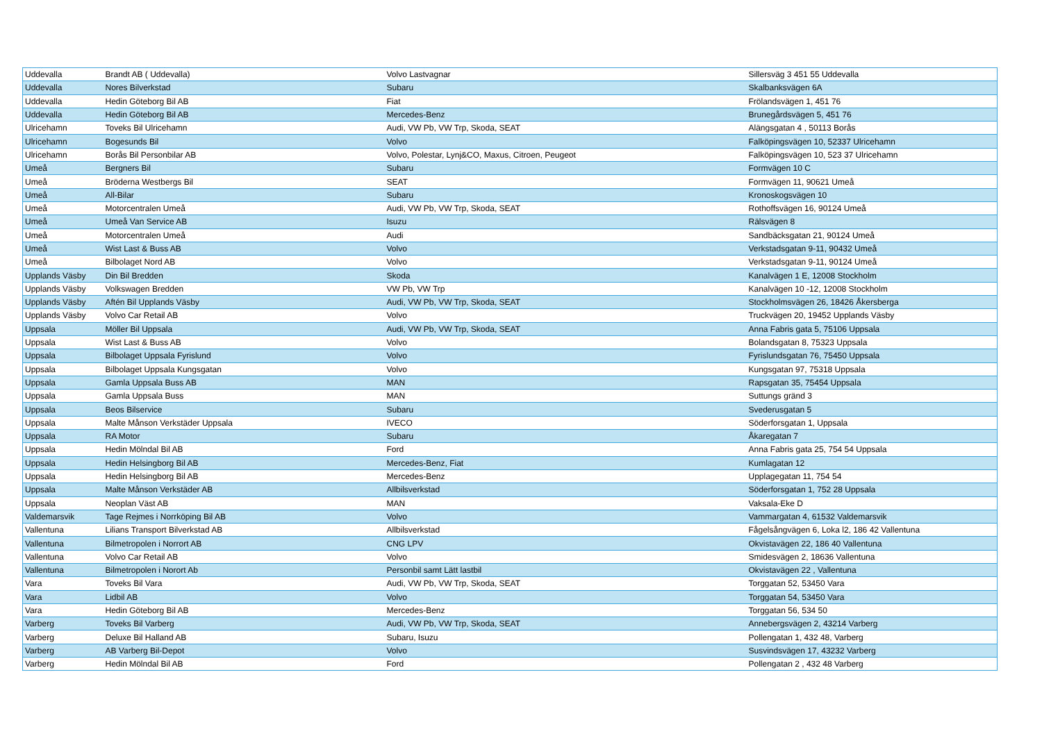| Uddevalla | Brandt AB ( Uddevalla) | Volvo Lastvagnar | Sillersväg 3 451 55 Uddevalla |
| Uddevalla | Nores Bilverkstad | Subaru | Skalbanksvägen 6A |
| Uddevalla | Hedin Göteborg Bil AB | Fiat | Frölandsvägen 1, 451 76 |
| Uddevalla | Hedin Göteborg Bil AB | Mercedes-Benz | Brunegårdsvägen 5, 451 76 |
| Ulricehamn | Toveks Bil Ulricehamn | Audi, VW Pb, VW Trp, Skoda, SEAT | Alängsgatan 4 , 50113 Borås |
| Ulricehamn | Bogesunds Bil | Volvo | Falköpingsvägen 10, 52337 Ulricehamn |
| Ulricehamn | Borås Bil Personbilar AB | Volvo, Polestar, Lynj&CO, Maxus, Citroen, Peugeot | Falköpingsvägen 10, 523 37 Ulricehamn |
| Umeå | Bergners Bil | Subaru | Formvägen 10 C |
| Umeå | Bröderna Westbergs Bil | SEAT | Formvägen 11, 90621 Umeå |
| Umeå | All-Bilar | Subaru | Kronoskogsvägen 10 |
| Umeå | Motorcentralen Umeå | Audi, VW Pb, VW Trp, Skoda, SEAT | Rothoffsvägen 16, 90124 Umeå |
| Umeå | Umeå Van Service AB | Isuzu | Rälsvägen 8 |
| Umeå | Motorcentralen Umeå | Audi | Sandbäcksgatan 21, 90124 Umeå |
| Umeå | Wist Last & Buss AB | Volvo | Verkstadsgatan 9-11, 90432 Umeå |
| Umeå | Bilbolaget Nord AB | Volvo | Verkstadsgatan 9-11, 90124 Umeå |
| Upplands Väsby | Din Bil Bredden | Skoda | Kanalvägen 1 E, 12008 Stockholm |
| Upplands Väsby | Volkswagen Bredden | VW Pb, VW Trp | Kanalvägen 10 -12, 12008 Stockholm |
| Upplands Väsby | Aftén Bil Upplands Väsby | Audi, VW Pb, VW Trp, Skoda, SEAT | Stockholmsvägen 26, 18426 Åkersberga |
| Upplands Väsby | Volvo Car Retail AB | Volvo | Truckvägen 20, 19452 Upplands Väsby |
| Uppsala | Möller Bil Uppsala | Audi, VW Pb, VW Trp, Skoda, SEAT | Anna Fabris gata 5, 75106 Uppsala |
| Uppsala | Wist Last & Buss AB | Volvo | Bolandsgatan 8, 75323 Uppsala |
| Uppsala | Bilbolaget Uppsala Fyrislund | Volvo | Fyrislundsgatan 76, 75450 Uppsala |
| Uppsala | Bilbolaget Uppsala Kungsgatan | Volvo | Kungsgatan 97, 75318 Uppsala |
| Uppsala | Gamla Uppsala Buss AB | MAN | Rapsgatan 35, 75454 Uppsala |
| Uppsala | Gamla Uppsala Buss | MAN | Suttungs gränd 3 |
| Uppsala | Beos Bilservice | Subaru | Svederusgatan 5 |
| Uppsala | Malte Månson Verkstäder Uppsala | IVECO | Söderforsgatan 1, Uppsala |
| Uppsala | RA Motor | Subaru | Åkaregatan 7 |
| Uppsala | Hedin Mölndal Bil AB | Ford | Anna Fabris gata 25, 754 54 Uppsala |
| Uppsala | Hedin Helsingborg Bil AB | Mercedes-Benz, Fiat | Kumlagatan 12 |
| Uppsala | Hedin Helsingborg Bil AB | Mercedes-Benz | Upplagegatan 11, 754 54 |
| Uppsala | Malte Månson Verkstäder AB | Allbilsverkstad | Söderforsgatan 1, 752 28 Uppsala |
| Uppsala | Neoplan Väst AB | MAN | Vaksala-Eke D |
| Valdemarsvik | Tage Rejmes i Norrköping Bil AB | Volvo | Vammargatan 4, 61532 Valdemarsvik |
| Vallentuna | Lilians Transport Bilverkstad AB | Allbilsverkstad | Fågelsångvägen 6, Loka l2, 186 42 Vallentuna |
| Vallentuna | Bilmetropolen i Norrort AB | CNG LPV | Okvistavägen 22, 186 40 Vallentuna |
| Vallentuna | Volvo Car Retail AB | Volvo | Smidesvägen 2, 18636 Vallentuna |
| Vallentuna | Bilmetropolen i Norort Ab | Personbil samt Lätt lastbil | Okvistavägen 22 , Vallentuna |
| Vara | Toveks Bil Vara | Audi, VW Pb, VW Trp, Skoda, SEAT | Torggatan 52, 53450 Vara |
| Vara | Lidbil AB | Volvo | Torggatan 54, 53450 Vara |
| Vara | Hedin Göteborg Bil AB | Mercedes-Benz | Torggatan 56, 534 50 |
| Varberg | Toveks Bil Varberg | Audi, VW Pb, VW Trp, Skoda, SEAT | Annebergsvägen 2, 43214 Varberg |
| Varberg | Deluxe Bil Halland AB | Subaru, Isuzu | Pollengatan 1, 432 48, Varberg |
| Varberg | AB Varberg Bil-Depot | Volvo | Susvindsvägen 17, 43232 Varberg |
| Varberg | Hedin Mölndal Bil AB | Ford | Pollengatan 2 , 432 48 Varberg |